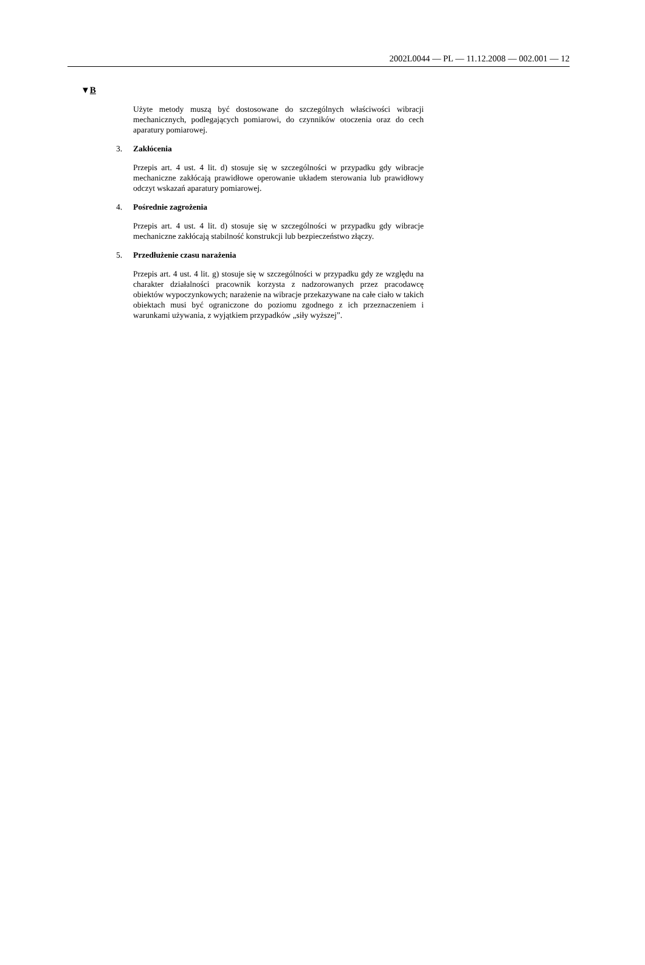2002L0044 — PL — 11.12.2008 — 002.001 — 12
▼B
Użyte metody muszą być dostosowane do szczególnych właściwości wibracji mechanicznych, podlegających pomiarowi, do czynników otoczenia oraz do cech aparatury pomiarowej.
3. Zakłócenia
Przepis art. 4 ust. 4 lit. d) stosuje się w szczególności w przypadku gdy wibracje mechaniczne zakłócają prawidłowe operowanie układem sterowania lub prawidłowy odczyt wskazań aparatury pomiarowej.
4. Pośrednie zagrożenia
Przepis art. 4 ust. 4 lit. d) stosuje się w szczególności w przypadku gdy wibracje mechaniczne zakłócają stabilność konstrukcji lub bezpieczeństwo złączy.
5. Przedłużenie czasu narażenia
Przepis art. 4 ust. 4 lit. g) stosuje się w szczególności w przypadku gdy ze względu na charakter działalności pracownik korzysta z nadzorowanych przez pracodawcę obiektów wypoczynkowych; narażenie na wibracje przekazywane na całe ciało w takich obiektach musi być ograniczone do poziomu zgodnego z ich przeznaczeniem i warunkami używania, z wyjątkiem przypadków „siły wyższej”.